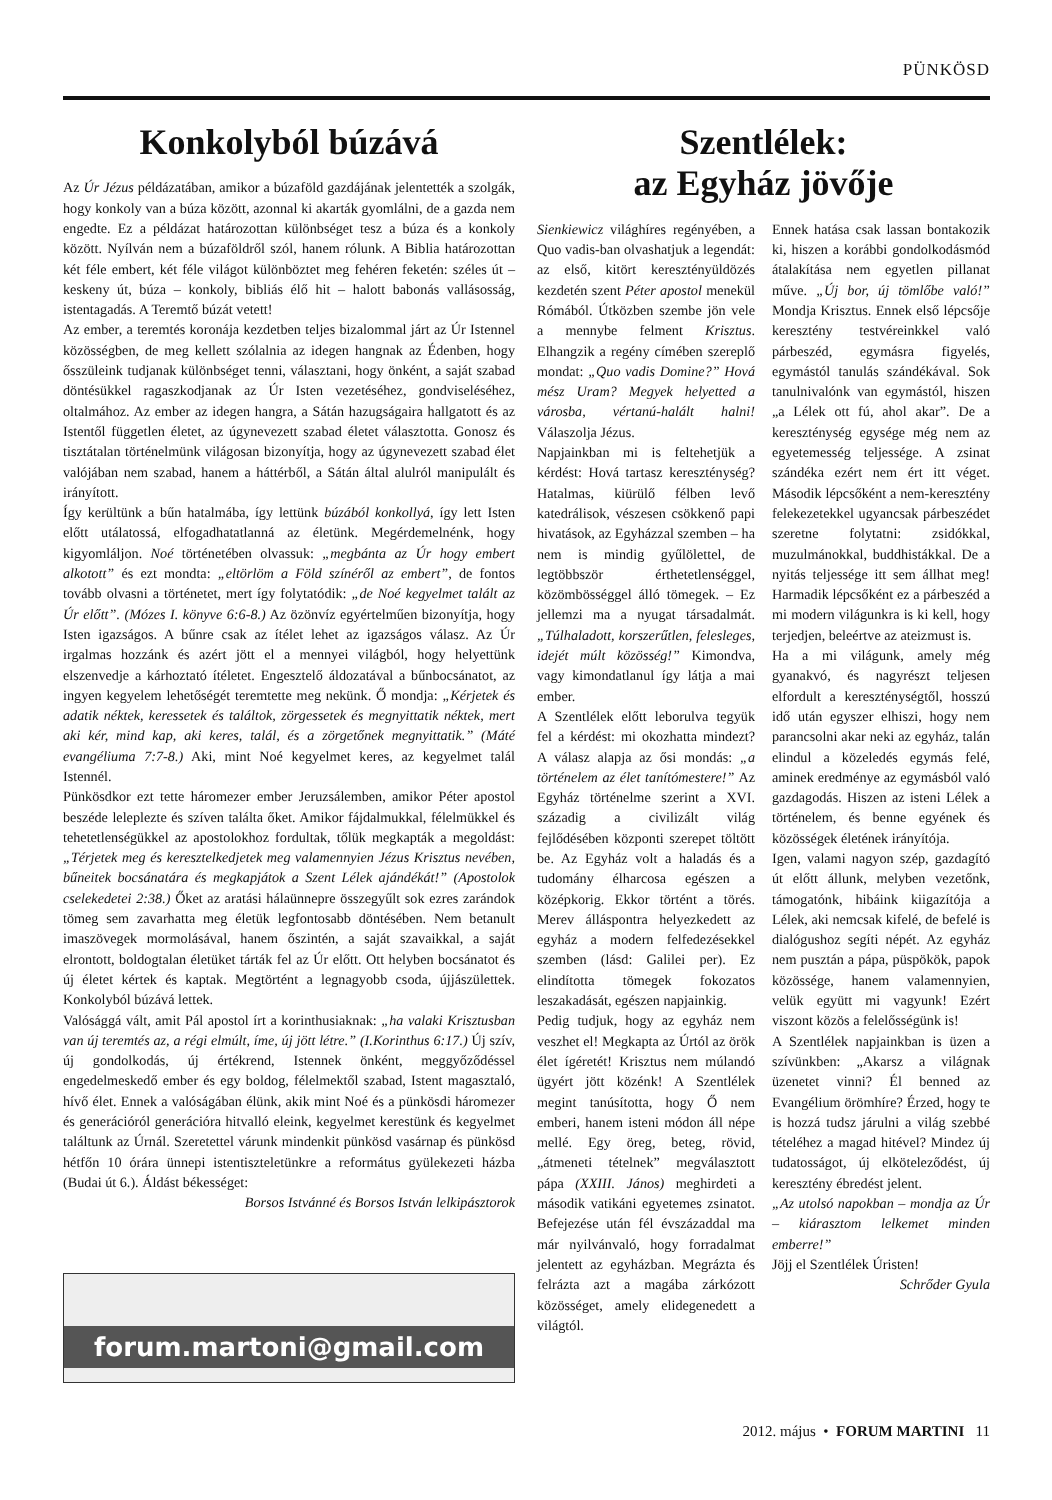PÜNKÖSD
Konkolyból búzává
Az Úr Jézus példázatában, amikor a búzaföld gazdájának jelentették a szolgák, hogy konkoly van a búza között, azonnal ki akarták gyomlálni, de a gazda nem engedte. Ez a példázat határozottan különbséget tesz a búza és a konkoly között. Nyílván nem a búzaföldről szól, hanem rólunk. A Biblia határozottan két féle embert, két féle világot különböztet meg fehéren feketén: széles út – keskeny út, búza – konkoly, bibliás élő hit – halott babonás vallásosság, istentagadás. A Teremtő búzát vetett!
Az ember, a teremtés koronája kezdetben teljes bizalommal járt az Úr Istennel közösségben, de meg kellett szólalnia az idegen hangnak az Édenben, hogy ősszüleink tudjanak különbséget tenni, választani, hogy önként, a saját szabad döntésükkel ragaszkodjanak az Úr Isten vezetéséhez, gondviseléséhez, oltalmához. Az ember az idegen hangra, a Sátán hazugságaira hallgatott és az Istentől független életet, az úgynevezett szabad életet választotta. Gonosz és tisztátalan történelmünk világosan bizonyítja, hogy az úgynevezett szabad élet valójában nem szabad, hanem a háttérből, a Sátán által alulról manipulált és irányított.
Így kerültünk a bűn hatalmába, így lettünk búzából konkollyá, így lett Isten előtt utálatossá, elfogadhatatlanná az életünk. Megérdemelnénk, hogy kigyomláljon. Noé történetében olvassuk: „megbánta az Úr hogy embert alkotott” és ezt mondta: „eltörlöm a Föld színéről az embert”, de fontos tovább olvasni a történetet, mert így folytatódik: „de Noé kegyelmet talált az Úr előtt”. (Mózes I. könyve 6:6-8.) Az özönvíz egyértelműen bizonyítja, hogy Isten igazságos. A bűnre csak az ítélet lehet az igazságos válasz. Az Úr irgalmas hozzánk és azért jött el a mennyei világból, hogy helyettünk elszenvedje a kárhoztató ítéletet. Engesztelő áldozatával a bűnbocsánatot, az ingyen kegyelem lehetőségét teremtette meg nekünk. Ő mondja: „Kérjetek és adatik néktek, keressetek és találtok, zörgessetek és megnyittatik néktek, mert aki kér, mind kap, aki keres, talál, és a zörgetőnek megnyittatik.” (Máté evangéliuma 7:7-8.) Aki, mint Noé kegyelmet keres, az kegyelmet talál Istennél.
Pünkösdkor ezt tette háromezer ember Jeruzsálemben, amikor Péter apostol beszéde leleplezte és szíven találta őket. Amikor fájdalmukkal, félelmükkel és tehetetlenségükkel az apostolokhoz fordultak, tőlük megkapták a megoldást: „Térjetek meg és keresztelkedjetek meg valamennyien Jézus Krisztus nevében, bűneitek bocsánatára és megkapjátok a Szent Lélek ajándékát!” (Apostolok cselekedetei 2:38.) Őket az aratási hálaünnepre összegyűlt sok ezres zarándok tömeg sem zavarhatta meg életük legfontosabb döntésében. Nem betanult imaszövegek mormolásával, hanem őszintén, a saját szavaikkal, a saját elrontott, boldogtalan életüket tárták fel az Úr előtt. Ott helyben bocsánatot és új életet kértek és kaptak. Megtörtént a legnagyobb csoda, újjászülettek. Konkolyból búzává lettek.
Valósággá vált, amit Pál apostol írt a korinthusiaknak: „ha valaki Krisztusban van új teremtés az, a régi elmúlt, íme, új jött létre.” (I.Korinthus 6:17.) Új szív, új gondolkodás, új értékrend, Istennek önként, meggyőződéssel engedelmeskedő ember és egy boldog, félelmektől szabad, Istent magasztaló, hívő élet. Ennek a valóságában élünk, akik mint Noé és a pünkösdi háromezer és generációról generációra hitvalló eleink, kegyelmet kerestünk és kegyelmet találtunk az Úrnál. Szeretettel várunk mindenkit pünkösd vasárnap és pünkösd hétfőn 10 órára ünnepi istentiszteletünkre a református gyülekezeti házba (Budai út 6.). Áldást békességet:
Borsos Istvánné és Borsos István lelkipásztorok
forum.martoni@gmail.com
Szentlélek:
az Egyház jövője
Sienkiewicz világhíres regényében, a Quo vadis-ban olvashatjuk a legendát: az első, kitört keresztényüldözés kezdetén szent Péter apostol menekül Rómából. Útközben szembe jön vele a mennybe felment Krisztus. Elhangzik a regény címében szereplő mondat: „Quo vadis Domine?” Hová mész Uram? Megyek helyetted a városba, vértanú-halált halni! Válaszolja Jézus.
Napjainkban mi is feltehetjük a kérdést: Hová tartasz kereszténység? Hatalmas, kiürülő félben levő katedrálisok, vészesen csökkenő papi hivatások, az Egyházzal szemben – ha nem is mindig gyűlölettel, de legtöbbször érthetetlenséggel, közömbösséggel álló tömegek. – Ez jellemzi ma a nyugat társadalmát. „Túlhaladott, korszerűtlen, felesleges, idejét múlt közösség!” Kimondva, vagy kimondatlanul így látja a mai ember.
A Szentlélek előtt leborulva tegyük fel a kérdést: mi okozhatta mindezt? A válasz alapja az ősi mondás: „a történelem az élet tanítómestere!” Az Egyház történelme szerint a XVI. századig a civilizált világ fejlődésében központi szerepet töltött be. Az Egyház volt a haladás és a tudomány élharcosa egészen a középkorig. Ekkor történt a törés. Merev álláspontra helyezkedett az egyház a modern felfedezésekkel szemben (lásd: Galilei per). Ez elindította tömegek fokozatos leszakadását, egészen napjainkig.
Pedig tudjuk, hogy az egyház nem veszhet el! Megkapta az Úrtól az örök élet ígéretét! Krisztus nem múlandó ügyért jött közénk! A Szentlélek megint tanúsította, hogy Ő nem emberi, hanem isteni módon áll népe mellé. Egy öreg, beteg, rövid, „átmeneti tételnek” megválasztott pápa (XXIII. János) meghirdeti a második vatikáni egyetemes zsinatot. Befejezése után fél évszázaddal ma már nyilvánvaló, hogy forradalmat jelentett az egyházban. Megrázta és felrázta azt a magába zárkózott közösséget, amely elidegenedett a világtól.
Ennek hatása csak lassan bontakozik ki, hiszen a korábbi gondolkodásmód átalakítása nem egyetlen pillanat műve. „Új bor, új tömlőbe való!” Mondja Krisztus. Ennek első lépcsője keresztény testvéreinkkel való párbeszéd, egymásra figyelés, egymástól tanulás szándékával. Sok tanulnivalónk van egymástól, hiszen „a Lélek ott fú, ahol akar”. De a kereszténység egysége még nem az egyetemesség teljessége. A zsinat szándéka ezért nem ért itt véget. Második lépcsőként a nem-keresztény felekezetekkel ugyancsak párbeszédet szeretne folytatni: zsidókkal, muzulmánokkal, buddhistákkal. De a nyitás teljessége itt sem állhat meg! Harmadik lépcsőként ez a párbeszéd a mi modern világunkra is ki kell, hogy terjedjen, beleértve az ateizmust is.
Ha a mi világunk, amely még gyanakvó, és nagyrészt teljesen elfordult a kereszténységtől, hosszú idő után egyszer elhiszi, hogy nem parancsolni akar neki az egyház, talán elindul a közeledés egymás felé, aminek eredménye az egymásból való gazdagodás. Hiszen az isteni Lélek a történelem, és benne egyének és közösségek életének irányítója.
Igen, valami nagyon szép, gazdagító út előtt állunk, melyben vezetőnk, támogatónk, hibáink kiigazítója a Lélek, aki nemcsak kifelé, de befelé is dialógushoz segíti népét. Az egyház nem pusztán a pápa, püspökök, papok közössége, hanem valamennyien, velük együtt mi vagyunk! Ezért viszont közös a felelősségünk is!
A Szentlélek napjainkban is üzen a szívünkben: „Akarsz a világnak üzenetet vinni? Él benned az Evangélium örömhíre? Érzed, hogy te is hozzá tudsz járulni a világ szebbé tételéhez a magad hitével? Mindez új tudatosságot, új elköteleződést, új keresztény ébredést jelent.
„Az utolsó napokban – mondja az Úr – kiárasztom lelkemet minden emberre!”
Jöjj el Szentlélek Úristen!
Schrőder Gyula
2012. május • FORUM MARTINI 11